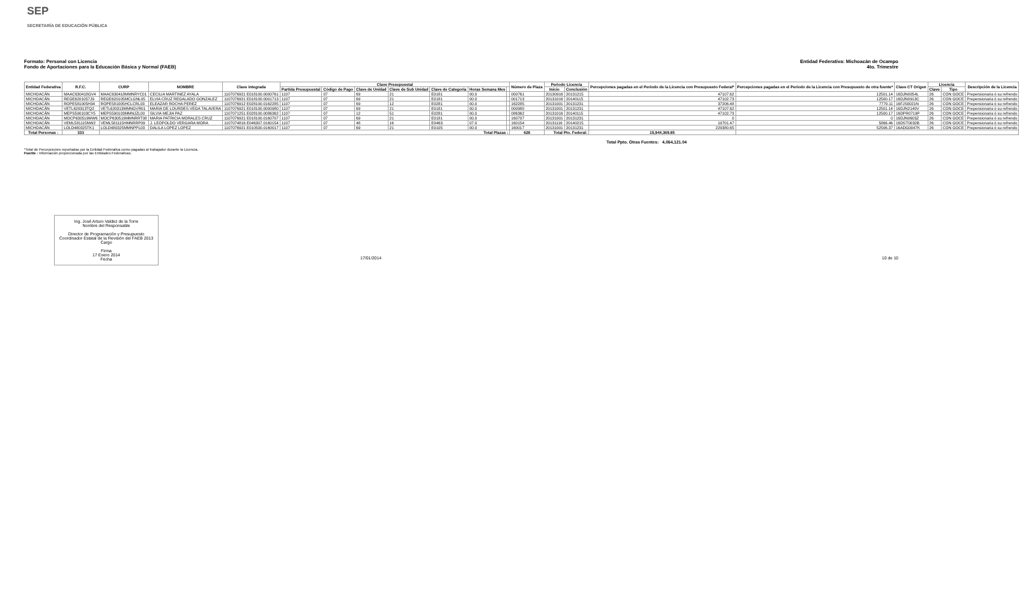SEP
SECRETARÍA DE EDUCACIÓN PÚBLICA
Formato: Personal con Licencia
Fondo de Aportaciones para la Educación Básica y Normal (FAEB)
Entidad Federativa: Michoacán de Ocampo
4to. Trimestre
| Entidad Federativa | R.F.C. | CURP | NOMBRE | Clave integrada | Clave Presupuestal | | | | | | | Número de Plaza | Periodo Licencia | | Percepciones pagadas en el Periodo de la Licencia con Presupuesto Federal* | Percepciones pagadas en el Periodo de la Licencia con Presupuesto de otra fuente* | Clave CT Origen | Licencia | | Descripción de la Licencia |
| --- | --- | --- | --- | --- | --- | --- | --- | --- | --- | --- | --- | --- | --- | --- | --- | --- | --- | --- | --- | --- |
| | | | | | Partida Presupuestal | Código de Pago | Clave de Unidad | Clave de Sub Unidad | Clave de Categoría | Horas Semana Mes | | | Inicio | Conclusión | | | | Clave | Tipo | |
| MICHOACÁN | MAAC630418GV4 | MAAC630418MMNRYC01 | CECILIA MARTINEZ AYALA | 1107076921 E018100.0000761 | 1107 | 07 | 69 | 21 | E0181 | 00.0 | | 000761 | 20130916 | 20131215 | 47107.62 | 12501.14 | 16DJN0054L | 26 | CON GOCE | Prepensionaria ó su refrendo |
| MICHOACÁN | REGE6201057J9 | REGE620105MCLGNL05 | ELVIA CRUZ REGALADO GONZALEZ | 1107076921 E018100.0001713 | 1107 | 07 | 69 | 21 | E0181 | 00.0 | | 001713 | 20131016 | 20140115 | 47102.73 | 12500.17 | 16DJN0913C | 26 | CON GOCE | Prepensionaria ó su refrendo |
| MICHOACÁN | ROPE581005H34 | ROPE581005HCLCRL03 | ELEAZAR ROCHA PEREZ | 1107076912 E028100.0162285 | 1107 | 07 | 69 | 12 | E0281 | 00.0 | | 162285 | 20131001 | 20131231 | 37206.48 | 7770.11 | 16FJS0021N | 26 | CON GOCE | Prepensionaria ó su refrendo |
| MICHOACÁN | VETL620313TQ2 | VETL620313MMNGVR01 | MARIA DE LOURDES VEGA TALAVERA | 1107076921 E018100.0000980 | 1107 | 07 | 69 | 21 | E0181 | 00.0 | | 000980 | 20131001 | 20131231 | 47107.62 | 12501.14 | 16DJN2140V | 26 | CON GOCE | Prepensionaria ó su refrendo |
| MICHOACÁN | MEPS590103CY5 | MEPS590103MMNJZL00 | SILVIA MEJIA PAZ | 1107071251 E028100.0086362 | 1107 | 07 | 12 | 51 | E0281 | 00.0 | | 086362 | 20131016 | 20140115 | 47102.73 | 12500.17 | 16DPR0719P | 26 | CON GOCE | Prepensionaria ó su refrendo |
| MICHOACÁN | MOCP630519MW6 | MOCP630519MMNRRT08 | MARIA PATRICIA MORALES CRUZ | 1107076921 E018100.0160707 | 1107 | 07 | 69 | 21 | E0181 | 00.0 | | 160707 | 20131001 | 20131231 | 0 | 0 | 16DJN0603Z | 26 | CON GOCE | Prepensionaria ó su refrendo |
| MICHOACÁN | VEML581115NW2 | VEML581115HMNRRP09 | J. LEOPOLDO VERGARA MORA | 1107074816 E046307.0160154 | 1107 | 07 | 48 | 16 | E0463 | 07.0 | | 160154 | 20131116 | 20140215 | 19701.47 | 5866.46 | 16DST0032B | 26 | CON GOCE | Prepensionaria ó su refrendo |
| MICHOACÁN | LOLD480325TK1 | LOLD480325MMNPPL03 | DALILA LOPEZ LOPEZ | 1107076921 E010500.0160017 | 1107 | 07 | 69 | 21 | E0105 | 00.0 | | 160017 | 20131001 | 20131231 | 229380.65 | 52506.37 | 16ADG0047K | 26 | CON GOCE | Prepensionaria ó su refrendo |
| Total Personas : | 333 | Total Plazas : | | | | | | | | | | 628 | Total Pto. Federal: | | 15,944,369.85 | | | | | |
Total Ppto. Otras Fuentes: 4,064,121.04
*Total de Percepciones reportadas por la Entidad Federativa como pagadas al trabajador durante la Licencia.
Fuente : Información proporcionada por las Entidades Federativas.
Ing. José Arturo Valdez de la Torre
Nombre del Responsable
Director de Programación y Presupuesto
Coordinador Estatal de la Revisión del FAEB 2013
Cargo
Firma
17 Enero 2014
Fecha
17/01/2014 10 de 10